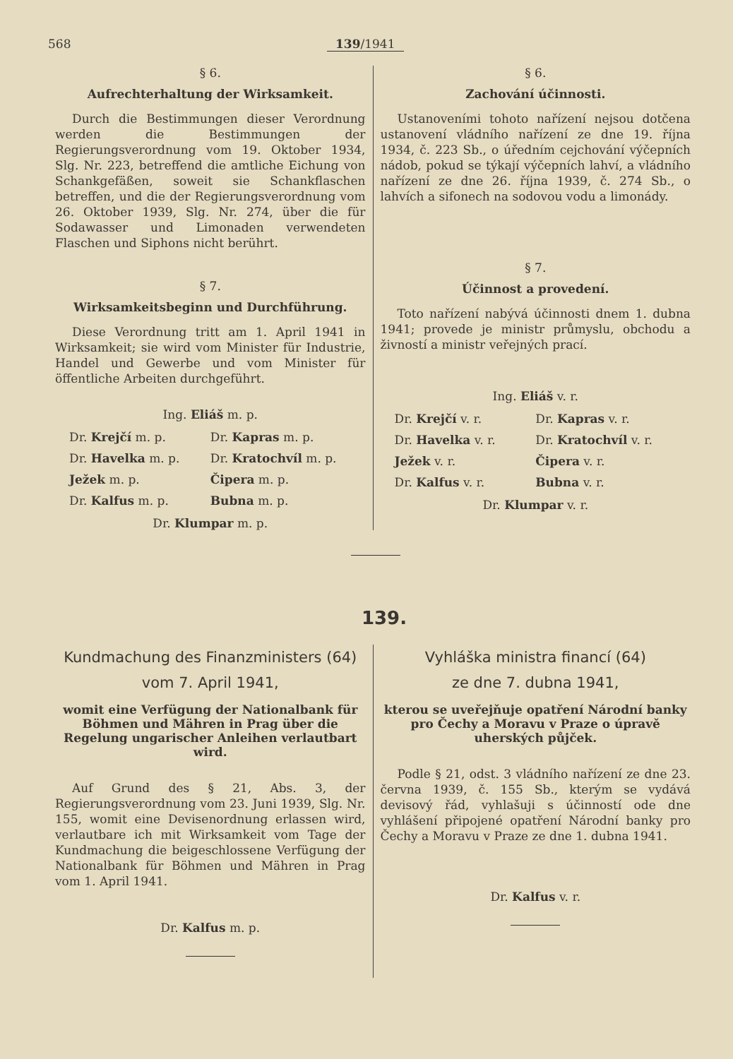568 139/1941
§ 6.
Aufrechterhaltung der Wirksamkeit.
Durch die Bestimmungen dieser Verordnung werden die Bestimmungen der Regierungsverordnung vom 19. Oktober 1934, Slg. Nr. 223, betreffend die amtliche Eichung von Schankgefäßen, soweit sie Schankflaschen betreffen, und die der Regierungsverordnung vom 26. Oktober 1939, Slg. Nr. 274, über die für Sodawasser und Limonaden verwendeten Flaschen und Siphons nicht berührt.
§ 7.
Wirksamkeitsbeginn und Durchführung.
Diese Verordnung tritt am 1. April 1941 in Wirksamkeit; sie wird vom Minister für Industrie, Handel und Gewerbe und vom Minister für öffentliche Arbeiten durchgeführt.
Ing. Eliáš m. p.
Dr. Krejčí m. p. Dr. Kapras m. p. Dr. Havelka m. p. Dr. Kratochvíl m. p. Ježek m. p. Čipera m. p. Dr. Kalfus m. p. Bubna m. p.
Dr. Klumpar m. p.
§ 6.
Zachování účinnosti.
Ustanoveními tohoto nařízení nejsou dotčena ustanovení vládního nařízení ze dne 19. října 1934, č. 223 Sb., o úředním cejchování výčepních nádob, pokud se týkají výčepních lahví, a vládního nařízení ze dne 26. října 1939, č. 274 Sb., o lahvích a sifonech na sodovou vodu a limonády.
§ 7.
Účinnost a provedení.
Toto nařízení nabývá účinnosti dnem 1. dubna 1941; provede je ministr průmyslu, obchodu a živností a ministr veřejných prací.
Ing. Eliáš v. r.
Dr. Krejčí v. r. Dr. Kapras v. r. Dr. Havelka v. r. Dr. Kratochvíl v. r. Ježek v. r. Čipera v. r. Dr. Kalfus v. r. Bubna v. r.
Dr. Klumpar v. r.
139.
Kundmachung des Finanzministers (64)
vom 7. April 1941,
womit eine Verfügung der Nationalbank für Böhmen und Mähren in Prag über die Regelung ungarischer Anleihen verlautbart wird.
Auf Grund des § 21, Abs. 3, der Regierungsverordnung vom 23. Juni 1939, Slg. Nr. 155, womit eine Devisenordnung erlassen wird, verlautbare ich mit Wirksamkeit vom Tage der Kundmachung die beigeschlossene Verfügung der Nationalbank für Böhmen und Mähren in Prag vom 1. April 1941.
Dr. Kalfus m. p.
Vyhláška ministra financí (64)
ze dne 7. dubna 1941,
kterou se uveřejňuje opatření Národní banky pro Čechy a Moravu v Praze o úpravě uherských půjček.
Podle § 21, odst. 3 vládního nařízení ze dne 23. června 1939, č. 155 Sb., kterým se vydává devisový řád, vyhlašuji s účinností ode dne vyhlášení připojené opatření Národní banky pro Čechy a Moravu v Praze ze dne 1. dubna 1941.
Dr. Kalfus v. r.